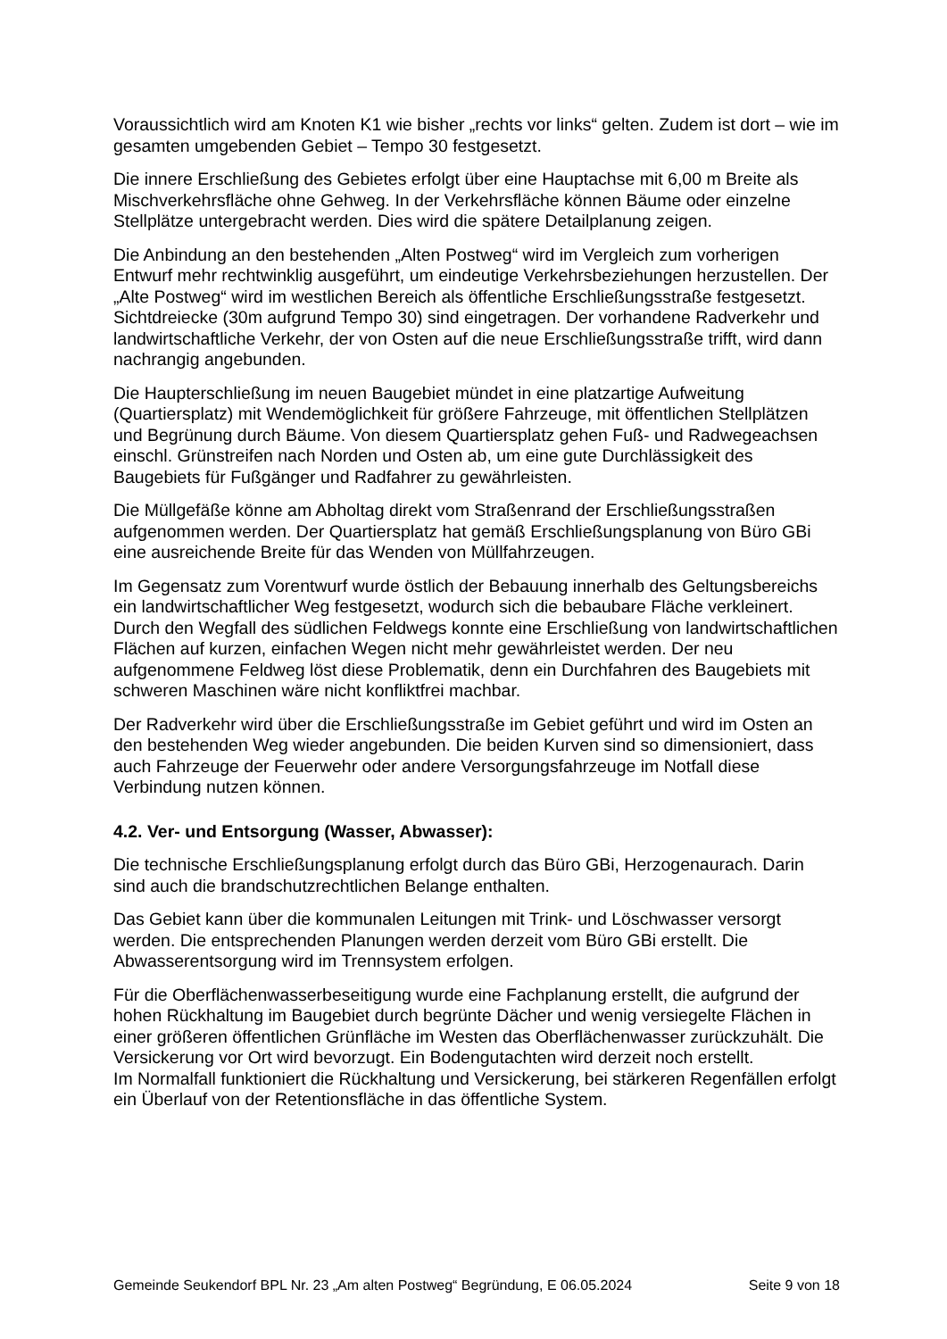Voraussichtlich wird am Knoten K1 wie bisher „rechts vor links“ gelten. Zudem ist dort – wie im gesamten umgebenden Gebiet – Tempo 30 festgesetzt.
Die innere Erschließung des Gebietes erfolgt über eine Hauptachse mit 6,00 m Breite als Mischverkehrsfläche ohne Gehweg. In der Verkehrsfläche können Bäume oder einzelne Stellplätze untergebracht werden. Dies wird die spätere Detailplanung zeigen.
Die Anbindung an den bestehenden „Alten Postweg“ wird im Vergleich zum vorherigen Entwurf mehr rechtwinklig ausgeführt, um eindeutige Verkehrsbeziehungen herzustellen. Der „Alte Postweg“ wird im westlichen Bereich als öffentliche Erschließungsstraße festgesetzt. Sichtdreiecke (30m aufgrund Tempo 30) sind eingetragen. Der vorhandene Radverkehr und landwirtschaftliche Verkehr, der von Osten auf die neue Erschließungsstraße trifft, wird dann nachrangig angebunden.
Die Haupterschließung im neuen Baugebiet mündet in eine platzartige Aufweitung (Quartiersplatz) mit Wendemöglichkeit für größere Fahrzeuge, mit öffentlichen Stellplätzen und Begrünung durch Bäume. Von diesem Quartiersplatz gehen Fuß- und Radwegeachsen einschl. Grünstreifen nach Norden und Osten ab, um eine gute Durchlässigkeit des Baugebiets für Fußgänger und Radfahrer zu gewährleisten.
Die Müllgefäße könne am Abholtag direkt vom Straßenrand der Erschließungsstraßen aufgenommen werden. Der Quartiersplatz hat gemäß Erschließungsplanung von Büro GBi eine ausreichende Breite für das Wenden von Müllfahrzeugen.
Im Gegensatz zum Vorentwurf wurde östlich der Bebauung innerhalb des Geltungsbereichs ein landwirtschaftlicher Weg festgesetzt, wodurch sich die bebaubare Fläche verkleinert. Durch den Wegfall des südlichen Feldwegs konnte eine Erschließung von landwirtschaftlichen Flächen auf kurzen, einfachen Wegen nicht mehr gewährleistet werden. Der neu aufgenommene Feldweg löst diese Problematik, denn ein Durchfahren des Baugebiets mit schweren Maschinen wäre nicht konfliktfrei machbar.
Der Radverkehr wird über die Erschließungsstraße im Gebiet geführt und wird im Osten an den bestehenden Weg wieder angebunden. Die beiden Kurven sind so dimensioniert, dass auch Fahrzeuge der Feuerwehr oder andere Versorgungsfahrzeuge im Notfall diese Verbindung nutzen können.
4.2. Ver- und Entsorgung (Wasser, Abwasser):
Die technische Erschließungsplanung erfolgt durch das Büro GBi, Herzogenaurach. Darin sind auch die brandschutzrechtlichen Belange enthalten.
Das Gebiet kann über die kommunalen Leitungen mit Trink- und Löschwasser versorgt werden. Die entsprechenden Planungen werden derzeit vom Büro GBi erstellt. Die Abwasserentsorgung wird im Trennsystem erfolgen.
Für die Oberflächenwasserbeseitigung wurde eine Fachplanung erstellt, die aufgrund der hohen Rückhaltung im Baugebiet durch begrünte Dächer und wenig versiegelte Flächen in einer größeren öffentlichen Grünfläche im Westen das Oberflächenwasser zurückzuhält. Die Versickerung vor Ort wird bevorzugt. Ein Bodengutachten wird derzeit noch erstellt.
Im Normalfall funktioniert die Rückhaltung und Versickerung, bei stärkeren Regenfällen erfolgt ein Überlauf von der Retentionsfläche in das öffentliche System.
Gemeinde Seukendorf BPL Nr. 23 „Am alten Postweg“ Begründung, E 06.05.2024 Seite 9 von 18